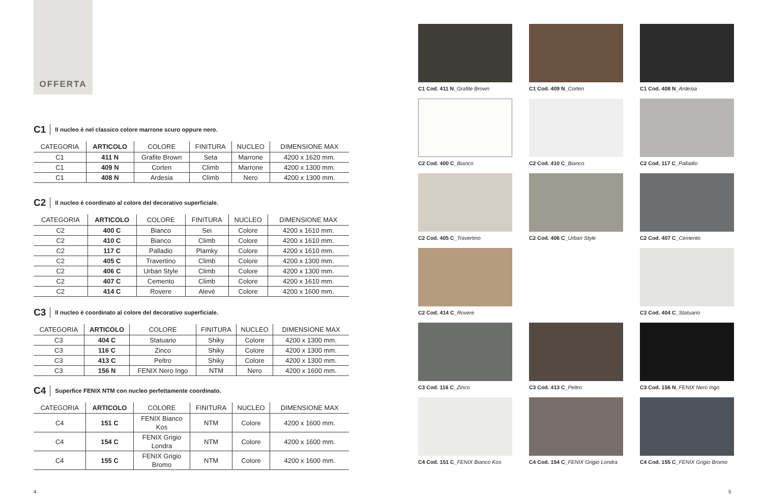OFFERTA
C1 Il nucleo è nel classico colore marrone scuro oppure nero.
| CATEGORIA | ARTICOLO | COLORE | FINITURA | NUCLEO | DIMENSIONE MAX |
| --- | --- | --- | --- | --- | --- |
| C1 | 411 N | Grafite Brown | Seta | Marrone | 4200 x 1620 mm. |
| C1 | 409 N | Corten | Climb | Marrone | 4200 x 1300 mm. |
| C1 | 408 N | Ardesia | Climb | Nero | 4200 x 1300 mm. |
C2 Il nucleo è coordinato al colore del decorativo superficiale.
| CATEGORIA | ARTICOLO | COLORE | FINITURA | NUCLEO | DIMENSIONE MAX |
| --- | --- | --- | --- | --- | --- |
| C2 | 400 C | Bianco | Sei | Colore | 4200 x 1610 mm. |
| C2 | 410 C | Bianco | Climb | Colore | 4200 x 1610 mm. |
| C2 | 117 C | Palladio | Plamky | Colore | 4200 x 1610 mm. |
| C2 | 405 C | Travertino | Climb | Colore | 4200 x 1300 mm. |
| C2 | 406 C | Urban Style | Climb | Colore | 4200 x 1300 mm. |
| C2 | 407 C | Cemento | Climb | Colore | 4200 x 1610 mm. |
| C2 | 414 C | Rovere | Alevè | Colore | 4200 x 1600 mm. |
C3 Il nucleo è coordinato al colore del decorativo superficiale.
| CATEGORIA | ARTICOLO | COLORE | FINITURA | NUCLEO | DIMENSIONE MAX |
| --- | --- | --- | --- | --- | --- |
| C3 | 404 C | Statuario | Shiky | Colore | 4200 x 1300 mm. |
| C3 | 116 C | Zinco | Shiky | Colore | 4200 x 1300 mm. |
| C3 | 413 C | Peltro | Shiky | Colore | 4200 x 1300 mm. |
| C3 | 156 N | FENIX Nero Ingo | NTM | Nero | 4200 x 1600 mm. |
C4 Superfice FENIX NTM con nucleo perfettamente coordinato.
| CATEGORIA | ARTICOLO | COLORE | FINITURA | NUCLEO | DIMENSIONE MAX |
| --- | --- | --- | --- | --- | --- |
| C4 | 151 C | FENIX Bianco Kos | NTM | Colore | 4200 x 1600 mm. |
| C4 | 154 C | FENIX Grigio Londra | NTM | Colore | 4200 x 1600 mm. |
| C4 | 155 C | FENIX Grigio Bromo | NTM | Colore | 4200 x 1600 mm. |
C1 Cod. 411 N_Grafite Brown
C1 Cod. 409 N_Corten
C1 Cod. 408 N_Ardesia
C2 Cod. 400 C_Bianco
C2 Cod. 410 C_Bianco
C2 Cod. 117 C_Palladio
C2 Cod. 405 C_Travertino
C2 Cod. 406 C_Urban Style
C2 Cod. 407 C_Cemento
C2 Cod. 414 C_Rovere
C3 Cod. 404 C_Statuario
C3 Cod. 116 C_Zinco
C3 Cod. 413 C_Peltro
C3 Cod. 156 N_FENIX Nero Ingo
C4 Cod. 151 C_FENIX Bianco Kos
C4 Cod. 154 C_FENIX Grigio Londra
C4 Cod. 155 C_FENIX Grigio Bromo
4 5